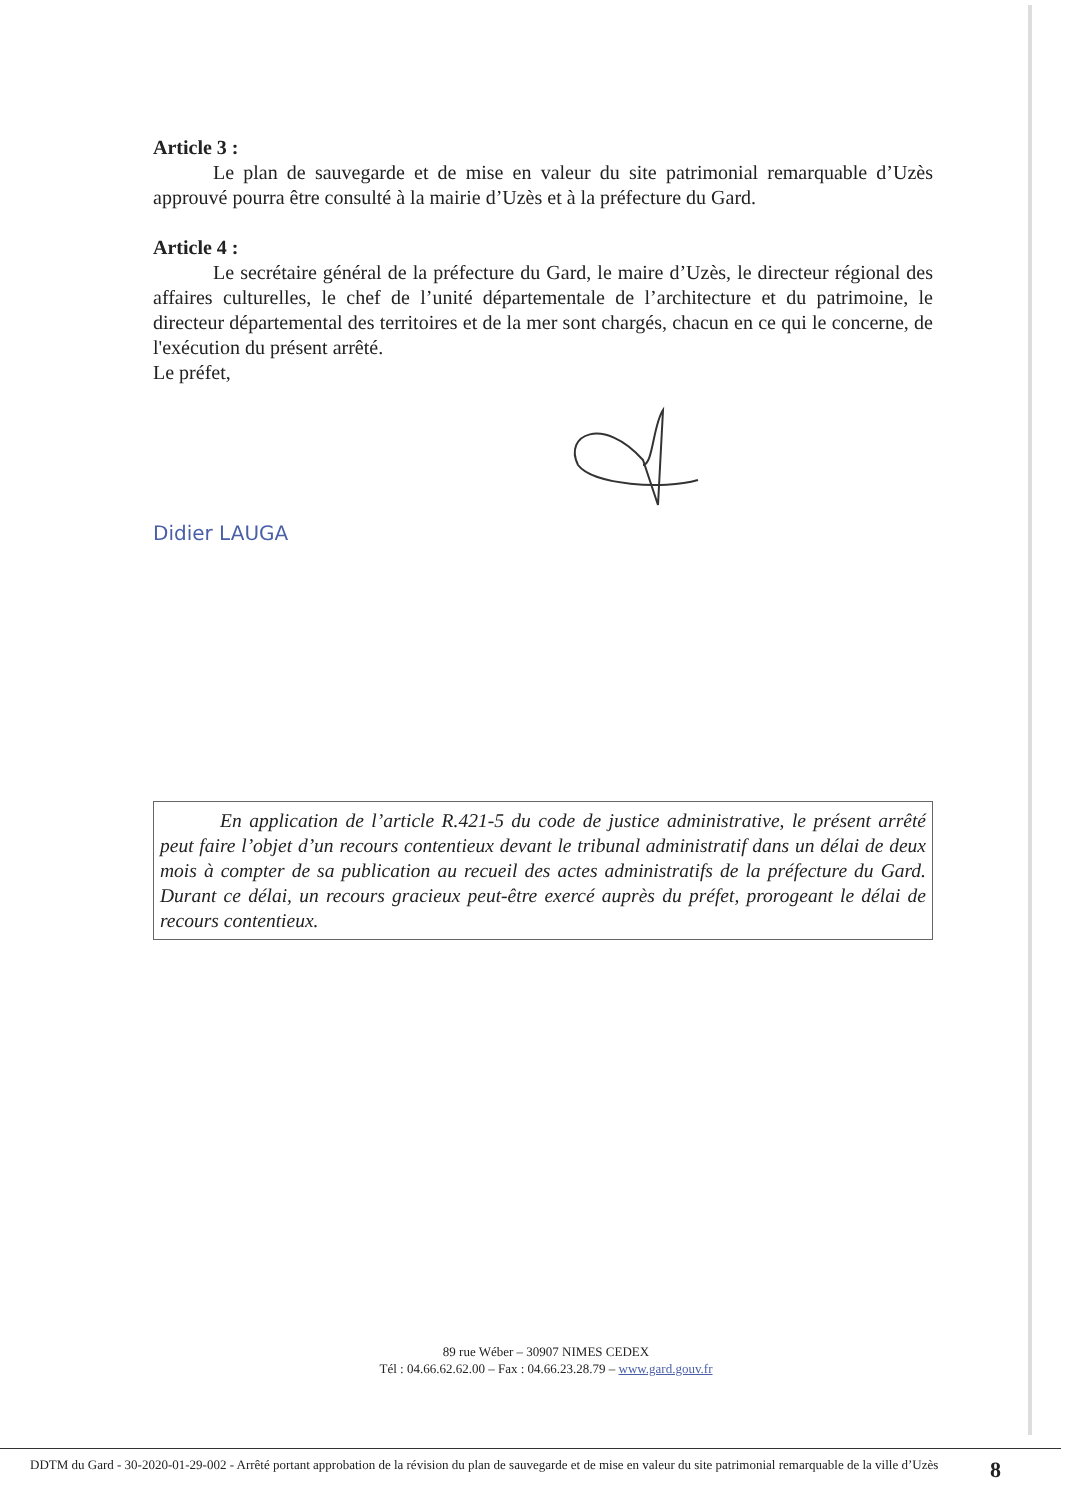Article 3 :
Le plan de sauvegarde et de mise en valeur du site patrimonial remarquable d’Uzès approuvé pourra être consulté à la mairie d’Uzès et à la préfecture du Gard.
Article 4 :
Le secrétaire général de la préfecture du Gard, le maire d’Uzès, le directeur régional des affaires culturelles, le chef de l’unité départementale de l’architecture et du patrimoine, le directeur départemental des territoires et de la mer sont chargés, chacun en ce qui le concerne, de l'exécution du présent arrêté.
Le préfet,
Didier LAUGA
En application de l’article R.421-5 du code de justice administrative, le présent arrêté peut faire l’objet d’un recours contentieux devant le tribunal administratif dans un délai de deux mois à compter de sa publication au recueil des actes administratifs de la préfecture du Gard. Durant ce délai, un recours gracieux peut-être exercé auprès du préfet, prorogeant le délai de recours contentieux.
89 rue Wéber – 30907 NIMES CEDEX
Tél : 04.66.62.62.00 – Fax : 04.66.23.28.79 – www.gard.gouv.fr
DDTM du Gard - 30-2020-01-29-002 - Arrêté portant approbation de la révision du plan de sauvegarde et de mise en valeur du site patrimonial remarquable de la ville d’Uzès
8